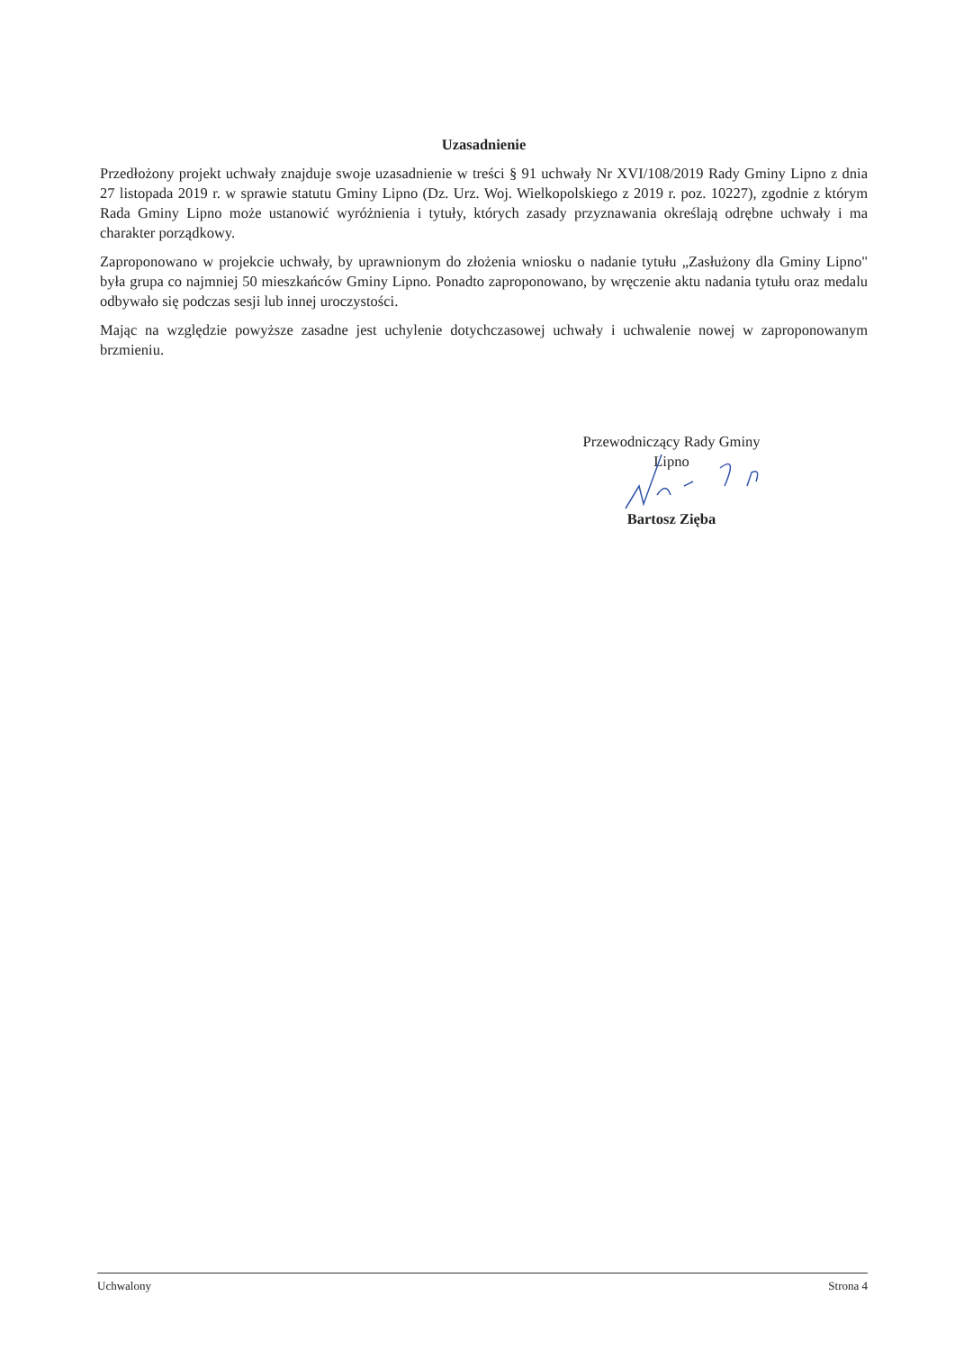Uzasadnienie
Przedłożony projekt uchwały znajduje swoje uzasadnienie w treści § 91 uchwały Nr XVI/108/2019 Rady Gminy Lipno z dnia 27 listopada 2019 r. w sprawie statutu Gminy Lipno (Dz. Urz. Woj. Wielkopolskiego z 2019 r. poz. 10227), zgodnie z którym Rada Gminy Lipno może ustanowić wyróżnienia i tytuły, których zasady przyznawania określają odrębne uchwały i ma charakter porządkowy.
Zaproponowano w projekcie uchwały, by uprawnionym do złożenia wniosku o nadanie tytułu „Zasłużony dla Gminy Lipno" była grupa co najmniej 50 mieszkańców Gminy Lipno. Ponadto zaproponowano, by wręczenie aktu nadania tytułu oraz medalu odbywało się podczas sesji lub innej uroczystości.
Mając na względzie powyższe zasadne jest uchylenie dotychczasowej uchwały i uchwalenie nowej w zaproponowanym brzmieniu.
Przewodniczący Rady Gminy
Lipno
Bartosz Zięba
Uchwalony Strona 4